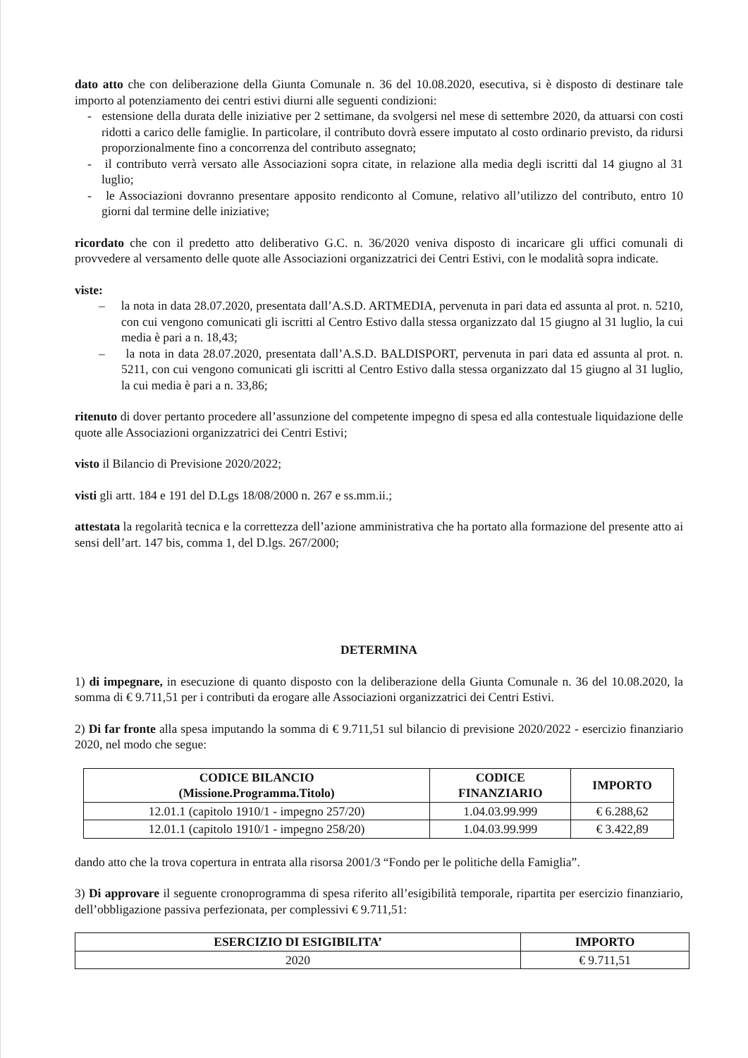dato atto che con deliberazione della Giunta Comunale n. 36 del 10.08.2020, esecutiva, si è disposto di destinare tale importo al potenziamento dei centri estivi diurni alle seguenti condizioni:
- estensione della durata delle iniziative per 2 settimane, da svolgersi nel mese di settembre 2020, da attuarsi con costi ridotti a carico delle famiglie. In particolare, il contributo dovrà essere imputato al costo ordinario previsto, da ridursi proporzionalmente fino a concorrenza del contributo assegnato;
- il contributo verrà versato alle Associazioni sopra citate, in relazione alla media degli iscritti dal 14 giugno al 31 luglio;
- le Associazioni dovranno presentare apposito rendiconto al Comune, relativo all’utilizzo del contributo, entro 10 giorni dal termine delle iniziative;
ricordato che con il predetto atto deliberativo G.C. n. 36/2020 veniva disposto di incaricare gli uffici comunali di provvedere al versamento delle quote alle Associazioni organizzatrici dei Centri Estivi, con le modalità sopra indicate.
viste:
– la nota in data 28.07.2020, presentata dall’A.S.D. ARTMEDIA, pervenuta in pari data ed assunta al prot. n. 5210, con cui vengono comunicati gli iscritti al Centro Estivo dalla stessa organizzato dal 15 giugno al 31 luglio, la cui media è pari a n. 18,43;
– la nota in data 28.07.2020, presentata dall’A.S.D. BALDISPORT, pervenuta in pari data ed assunta al prot. n. 5211, con cui vengono comunicati gli iscritti al Centro Estivo dalla stessa organizzato dal 15 giugno al 31 luglio, la cui media è pari a n. 33,86;
ritenuto di dover pertanto procedere all’assunzione del competente impegno di spesa ed alla contestuale liquidazione delle quote alle Associazioni organizzatrici dei Centri Estivi;
visto il Bilancio di Previsione 2020/2022;
visti gli artt. 184 e 191 del D.Lgs 18/08/2000 n. 267 e ss.mm.ii.;
attestata la regolarità tecnica e la correttezza dell’azione amministrativa che ha portato alla formazione del presente atto ai sensi dell’art. 147 bis, comma 1, del D.lgs. 267/2000;
DETERMINA
1) di impegnare, in esecuzione di quanto disposto con la deliberazione della Giunta Comunale n. 36 del 10.08.2020, la somma di € 9.711,51 per i contributi da erogare alle Associazioni organizzatrici dei Centri Estivi.
2) Di far fronte alla spesa imputando la somma di € 9.711,51 sul bilancio di previsione 2020/2022 - esercizio finanziario 2020, nel modo che segue:
| CODICE BILANCIO (Missione.Programma.Titolo) | CODICE FINANZIARIO | IMPORTO |
| --- | --- | --- |
| 12.01.1 (capitolo 1910/1 - impegno 257/20) | 1.04.03.99.999 | € 6.288,62 |
| 12.01.1 (capitolo 1910/1 - impegno 258/20) | 1.04.03.99.999 | € 3.422,89 |
dando atto che la trova copertura in entrata alla risorsa 2001/3 “Fondo per le politiche della Famiglia”.
3) Di approvare il seguente cronoprogramma di spesa riferito all’esigibilità temporale, ripartita per esercizio finanziario, dell’obbligazione passiva perfezionata, per complessivi € 9.711,51:
| ESERCIZIO DI ESIGIBILITA’ | IMPORTO |
| --- | --- |
| 2020 | € 9.711,51 |